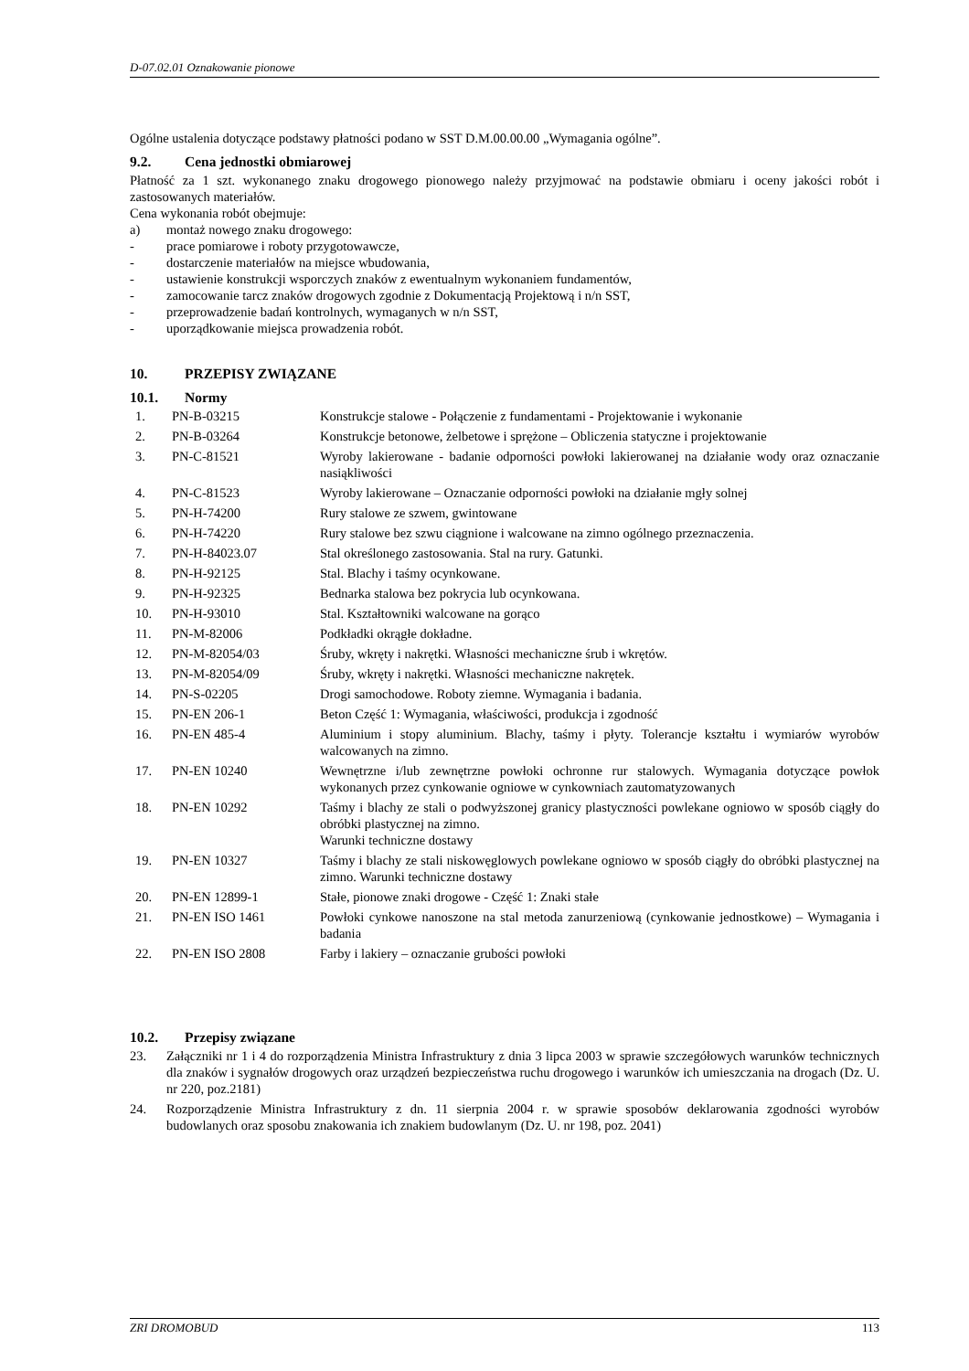D-07.02.01 Oznakowanie pionowe
Ogólne ustalenia dotyczące podstawy płatności podano w SST D.M.00.00.00 „Wymagania ogólne”.
9.2. Cena jednostki obmiarowej
Płatność za 1 szt. wykonanego znaku drogowego pionowego należy przyjmować na podstawie obmiaru i oceny jakości robót i zastosowanych materiałów.
Cena wykonania robót obejmuje:
a) montaż nowego znaku drogowego:
- prace pomiarowe i roboty przygotowawcze,
- dostarczenie materiałów na miejsce wbudowania,
- ustawienie konstrukcji wsporczych znaków z ewentualnym wykonaniem fundamentów,
- zamocowanie tarcz znaków drogowych zgodnie z Dokumentacją Projektową i n/n SST,
- przeprowadzenie badań kontrolnych, wymaganych w n/n SST,
- uporządkowanie miejsca prowadzenia robót.
10. PRZEPISY ZWIĄZANE
10.1. Normy
| 1. | PN-B-03215 | Konstrukcje stalowe - Połączenie z fundamentami - Projektowanie i wykonanie |
| 2. | PN-B-03264 | Konstrukcje betonowe, żelbetowe i sprężone – Obliczenia statyczne i projektowanie |
| 3. | PN-C-81521 | Wyroby lakierowane - badanie odporności powłoki lakierowanej na działanie wody oraz oznaczanie nasiąkliwości |
| 4. | PN-C-81523 | Wyroby lakierowane – Oznaczanie odporności powłoki na działanie mgły solnej |
| 5. | PN-H-74200 | Rury stalowe ze szwem, gwintowane |
| 6. | PN-H-74220 | Rury stalowe bez szwu ciągnione i walcowane na zimno ogólnego przeznaczenia. |
| 7. | PN-H-84023.07 | Stal określonego zastosowania. Stal na rury. Gatunki. |
| 8. | PN-H-92125 | Stal. Blachy i taśmy ocynkowane. |
| 9. | PN-H-92325 | Bednarka stalowa bez pokrycia lub ocynkowana. |
| 10. | PN-H-93010 | Stal. Kształtowniki walcowane na gorąco |
| 11. | PN-M-82006 | Podkładki okrągłe dokładne. |
| 12. | PN-M-82054/03 | Śruby, wkręty i nakrętki. Własności mechaniczne śrub i wkrętów. |
| 13. | PN-M-82054/09 | Śruby, wkręty i nakrętki. Własności mechaniczne nakrętek. |
| 14. | PN-S-02205 | Drogi samochodowe. Roboty ziemne. Wymagania i badania. |
| 15. | PN-EN 206-1 | Beton Część 1: Wymagania, właściwości, produkcja i zgodność |
| 16. | PN-EN 485-4 | Aluminium i stopy aluminium. Blachy, taśmy i płyty. Tolerancje kształtu i wymiarów wyrobów walcowanych na zimno. |
| 17. | PN-EN 10240 | Wewnętrzne i/lub zewnętrzne powłoki ochronne rur stalowych. Wymagania dotyczące powłok wykonanych przez cynkowanie ogniowe w cynkowniach zautomatyzowanych |
| 18. | PN-EN 10292 | Taśmy i blachy ze stali o podwyższonej granicy plastyczności powlekane ogniowo w sposób ciągły do obróbki plastycznej na zimno. Warunki techniczne dostawy |
| 19. | PN-EN 10327 | Taśmy i blachy ze stali niskowęglowych powlekane ogniowo w sposób ciągły do obróbki plastycznej na zimno. Warunki techniczne dostawy |
| 20. | PN-EN 12899-1 | Stałe, pionowe znaki drogowe - Część 1: Znaki stałe |
| 21. | PN-EN ISO 1461 | Powłoki cynkowe nanoszone na stal metoda zanurzeniową (cynkowanie jednostkowe) – Wymagania i badania |
| 22. | PN-EN ISO 2808 | Farby i lakiery – oznaczanie grubości powłoki |
10.2. Przepisy związane
23. Załączniki nr 1 i 4 do rozporządzenia Ministra Infrastruktury z dnia 3 lipca 2003 w sprawie szczegółowych warunków technicznych dla znaków i sygnałów drogowych oraz urządzeń bezpieczeństwa ruchu drogowego i warunków ich umieszczania na drogach (Dz. U. nr 220, poz.2181)
24. Rozporządzenie Ministra Infrastruktury z dn. 11 sierpnia 2004 r. w sprawie sposobów deklarowania zgodności wyrobów budowlanych oraz sposobu znakowania ich znakiem budowlanym (Dz. U. nr 198, poz. 2041)
ZRI DROMOBUD 113